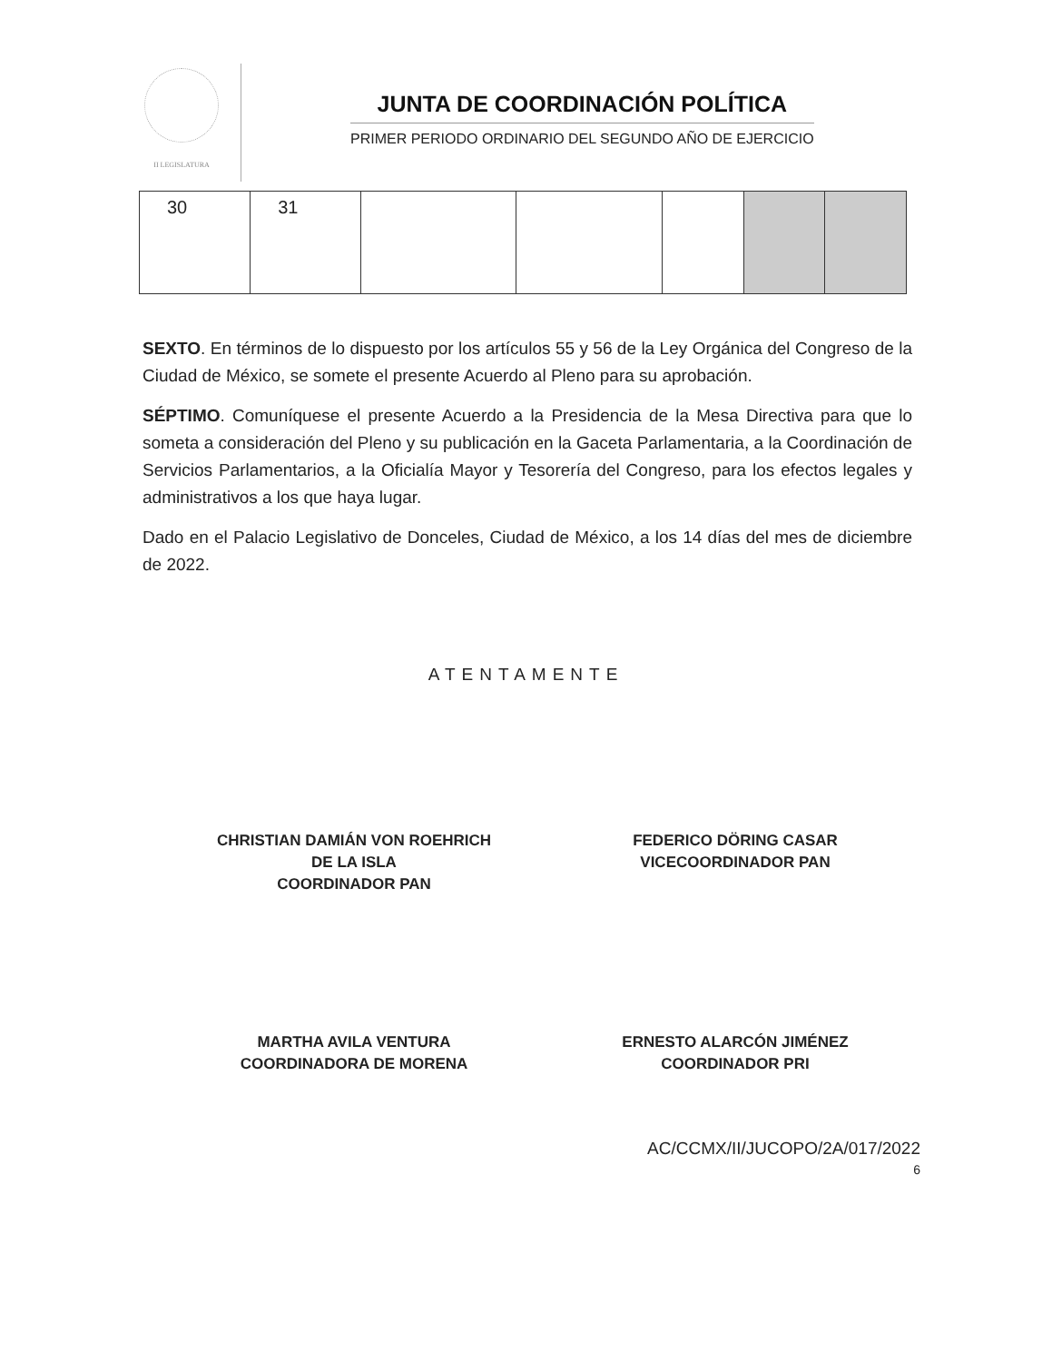II LEGISLATURA
JUNTA DE COORDINACIÓN POLÍTICA
PRIMER PERIODO ORDINARIO DEL SEGUNDO AÑO DE EJERCICIO
| 30 | 31 | | | | | |
SEXTO. En términos de lo dispuesto por los artículos 55 y 56 de la Ley Orgánica del Congreso de la Ciudad de México, se somete el presente Acuerdo al Pleno para su aprobación.
SÉPTIMO. Comuníquese el presente Acuerdo a la Presidencia de la Mesa Directiva para que lo someta a consideración del Pleno y su publicación en la Gaceta Parlamentaria, a la Coordinación de Servicios Parlamentarios, a la Oficialía Mayor y Tesorería del Congreso, para los efectos legales y administrativos a los que haya lugar.
Dado en el Palacio Legislativo de Donceles, Ciudad de México, a los 14 días del mes de diciembre de 2022.
ATENTAMENTE
CHRISTIAN DAMIÁN VON ROEHRICH
DE LA ISLA
COORDINADOR PAN
FEDERICO DÖRING CASAR
VICECOORDINADOR PAN
MARTHA AVILA VENTURA
COORDINADORA DE MORENA
ERNESTO ALARCÓN JIMÉNEZ
COORDINADOR PRI
AC/CCMX/II/JUCOPO/2A/017/2022
6